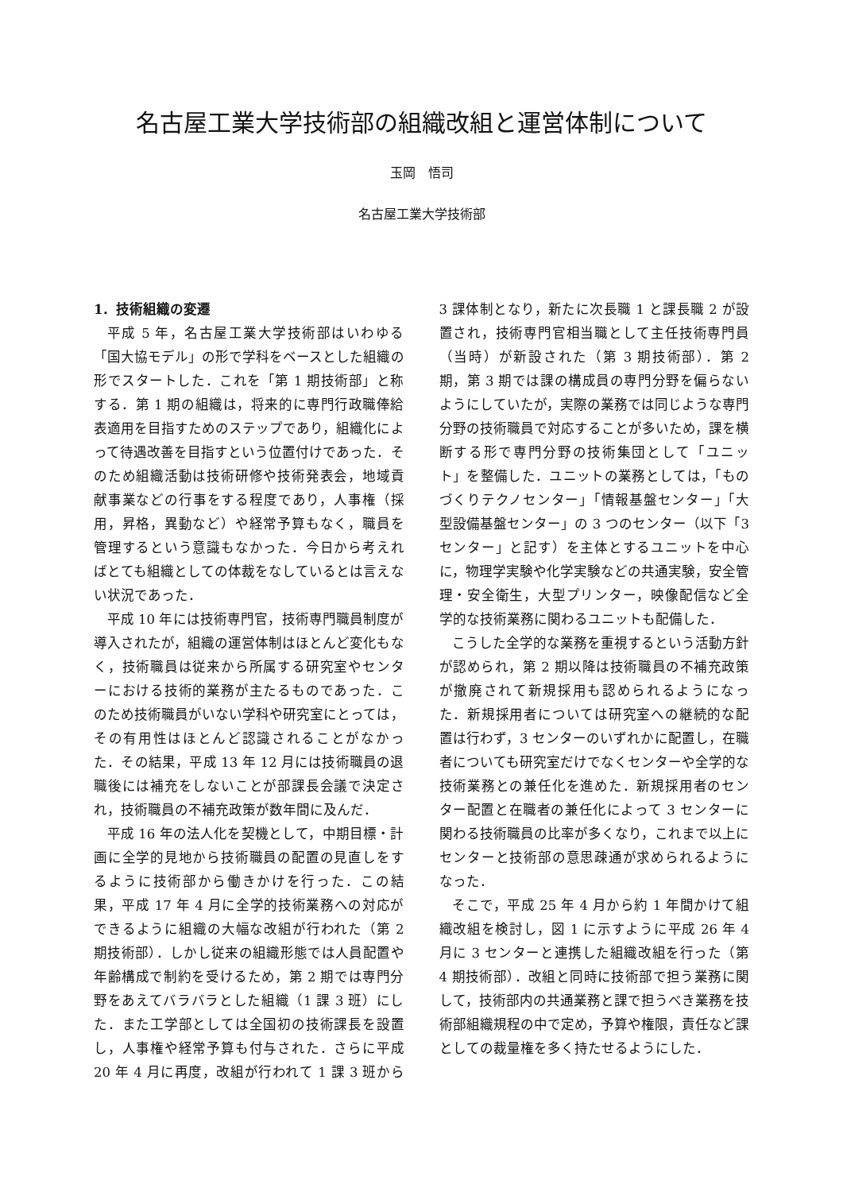名古屋工業大学技術部の組織改組と運営体制について
玉岡　悟司
名古屋工業大学技術部
1．技術組織の変遷
平成 5 年，名古屋工業大学技術部はいわゆる「国大協モデル」の形で学科をベースとした組織の形でスタートした．これを「第 1 期技術部」と称する．第 1 期の組織は，将来的に専門行政職俸給表適用を目指すためのステップであり，組織化によって待遇改善を目指すという位置付けであった．そのため組織活動は技術研修や技術発表会，地域貢献事業などの行事をする程度であり，人事権（採用，昇格，異動など）や経常予算もなく，職員を管理するという意識もなかった．今日から考えればとても組織としての体裁をなしているとは言えない状況であった．
平成 10 年には技術専門官，技術専門職員制度が導入されたが，組織の運営体制はほとんど変化もなく，技術職員は従来から所属する研究室やセンターにおける技術的業務が主たるものであった．このため技術職員がいない学科や研究室にとっては，その有用性はほとんど認識されることがなかった．その結果，平成 13 年 12 月には技術職員の退職後には補充をしないことが部課長会議で決定され，技術職員の不補充政策が数年間に及んだ．
平成 16 年の法人化を契機として，中期目標・計画に全学的見地から技術職員の配置の見直しをするように技術部から働きかけを行った．この結果，平成 17 年 4 月に全学的技術業務への対応ができるように組織の大幅な改組が行われた（第 2 期技術部）．しかし従来の組織形態では人員配置や年齢構成で制約を受けるため，第 2 期では専門分野をあえてバラバラとした組織（1 課 3 班）にした．また工学部としては全国初の技術課長を設置し，人事権や経常予算も付与された．さらに平成 20 年 4 月に再度，改組が行われて 1 課 3 班から 3 課体制となり，新たに次長職 1 と課長職 2 が設置され，技術専門官相当職として主任技術専門員（当時）が新設された（第 3 期技術部）．第 2 期，第 3 期では課の構成員の専門分野を偏らないようにしていたが，実際の業務では同じような専門分野の技術職員で対応することが多いため，課を横断する形で専門分野の技術集団として「ユニット」を整備した．ユニットの業務としては，「ものづくりテクノセンター」「情報基盤センター」「大型設備基盤センター」の 3 つのセンター（以下「3 センター」と記す）を主体とするユニットを中心に，物理学実験や化学実験などの共通実験，安全管理・安全衛生，大型プリンター，映像配信など全学的な技術業務に関わるユニットも配備した．
こうした全学的な業務を重視するという活動方針が認められ，第 2 期以降は技術職員の不補充政策が撤廃されて新規採用も認められるようになった．新規採用者については研究室への継続的な配置は行わず，3 センターのいずれかに配置し，在職者についても研究室だけでなくセンターや全学的な技術業務との兼任化を進めた．新規採用者のセンター配置と在職者の兼任化によって 3 センターに関わる技術職員の比率が多くなり，これまで以上にセンターと技術部の意思疎通が求められるようになった．
そこで，平成 25 年 4 月から約 1 年間かけて組織改組を検討し，図 1 に示すように平成 26 年 4 月に 3 センターと連携した組織改組を行った（第 4 期技術部）．改組と同時に技術部で担う業務に関して，技術部内の共通業務と課で担うべき業務を技術部組織規程の中で定め，予算や権限，責任など課としての裁量権を多く持たせるようにした．